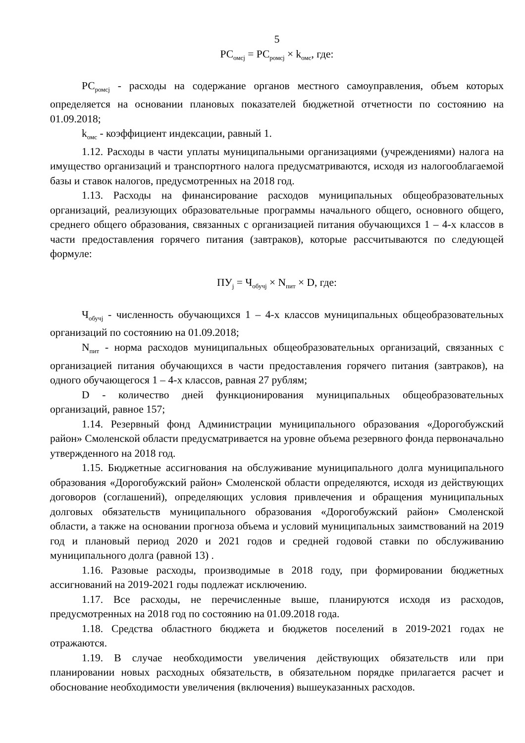5
РС<sub>омсj</sub> = РС<sub>ромсj</sub> × k<sub>омс</sub>, где:
РС<sub>ромсj</sub> - расходы на содержание органов местного самоуправления, объем которых определяется на основании плановых показателей бюджетной отчетности по состоянию на 01.09.2018;
k<sub>омс</sub> - коэффициент индексации, равный 1.
1.12. Расходы в части уплаты муниципальными организациями (учреждениями) налога на имущество организаций и транспортного налога предусматриваются, исходя из налогооблагаемой базы и ставок налогов, предусмотренных на 2018 год.
1.13. Расходы на финансирование расходов муниципальных общеобразовательных организаций, реализующих образовательные программы начального общего, основного общего, среднего общего образования, связанных с организацией питания обучающихся 1 – 4-х классов в части предоставления горячего питания (завтраков), которые рассчитываются по следующей формуле:
ПУ<sub>j</sub> = Ч<sub>обучj</sub> × N<sub>пит</sub> × D, где:
Ч<sub>обучj</sub> - численность обучающихся 1 – 4-х классов муниципальных общеобразовательных организаций по состоянию на 01.09.2018;
N<sub>пит</sub> - норма расходов муниципальных общеобразовательных организаций, связанных с организацией питания обучающихся в части предоставления горячего питания (завтраков), на одного обучающегося 1 – 4-х классов, равная 27 рублям;
D - количество дней функционирования муниципальных общеобразовательных организаций, равное 157;
1.14. Резервный фонд Администрации муниципального образования «Дорогобужский район» Смоленской области предусматривается на уровне объема резервного фонда первоначально утвержденного на 2018 год.
1.15. Бюджетные ассигнования на обслуживание муниципального долга муниципального образования «Дорогобужский район» Смоленской области определяются, исходя из действующих договоров (соглашений), определяющих условия привлечения и обращения муниципальных долговых обязательств муниципального образования «Дорогобужский район» Смоленской области, а также на основании прогноза объема и условий муниципальных заимствований на 2019 год и плановый период 2020 и 2021 годов и средней годовой ставки по обслуживанию муниципального долга (равной 13) .
1.16. Разовые расходы, производимые в 2018 году, при формировании бюджетных ассигнований на 2019-2021 годы подлежат исключению.
1.17. Все расходы, не перечисленные выше, планируются исходя из расходов, предусмотренных на 2018 год по состоянию на 01.09.2018 года.
1.18. Средства областного бюджета и бюджетов поселений в 2019-2021 годах не отражаются.
1.19. В случае необходимости увеличения действующих обязательств или при планировании новых расходных обязательств, в обязательном порядке прилагается расчет и обоснование необходимости увеличения (включения) вышеуказанных расходов.